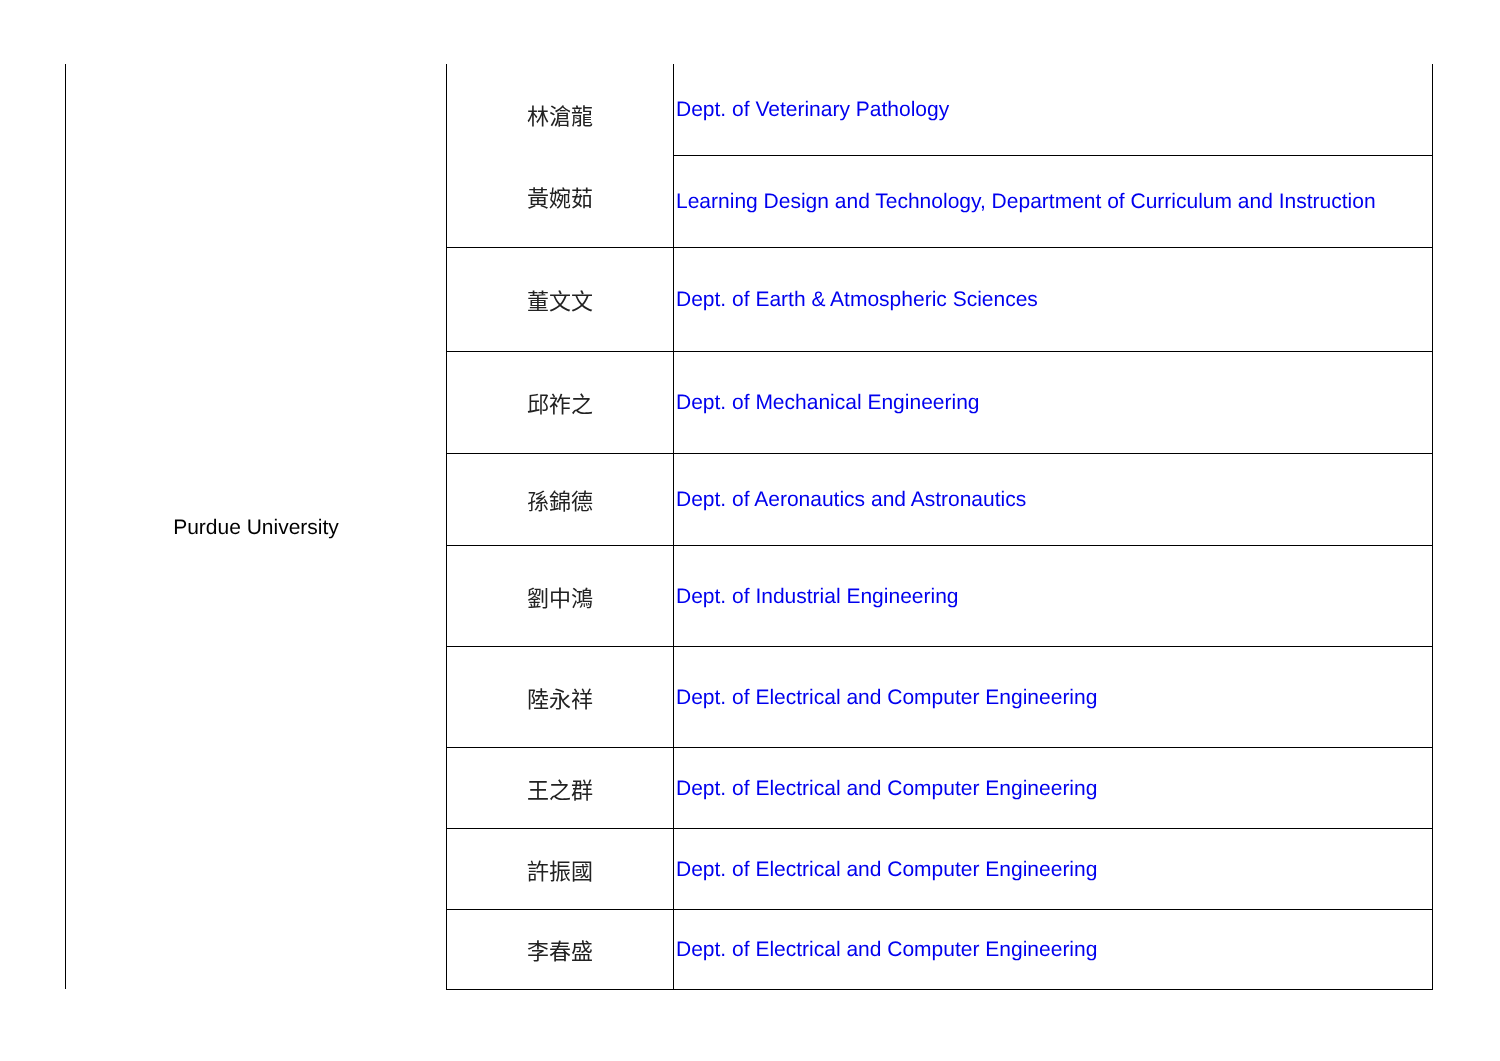| Purdue University | 林滄龍 黃婉茹 | Dept. of Veterinary Pathology |
| | | Learning Design and Technology, Department of Curriculum and Instruction |
| | 董文文 | Dept. of Earth & Atmospheric Sciences |
| | 邱祚之 | Dept. of Mechanical Engineering |
| | 孫錦德 | Dept. of Aeronautics and Astronautics |
| | 劉中鴻 | Dept. of Industrial Engineering |
| | 陸永祥 | Dept. of Electrical and Computer Engineering |
| | 王之群 | Dept. of Electrical and Computer Engineering |
| | 許振國 | Dept. of Electrical and Computer Engineering |
| | 李春盛 | Dept. of Electrical and Computer Engineering |